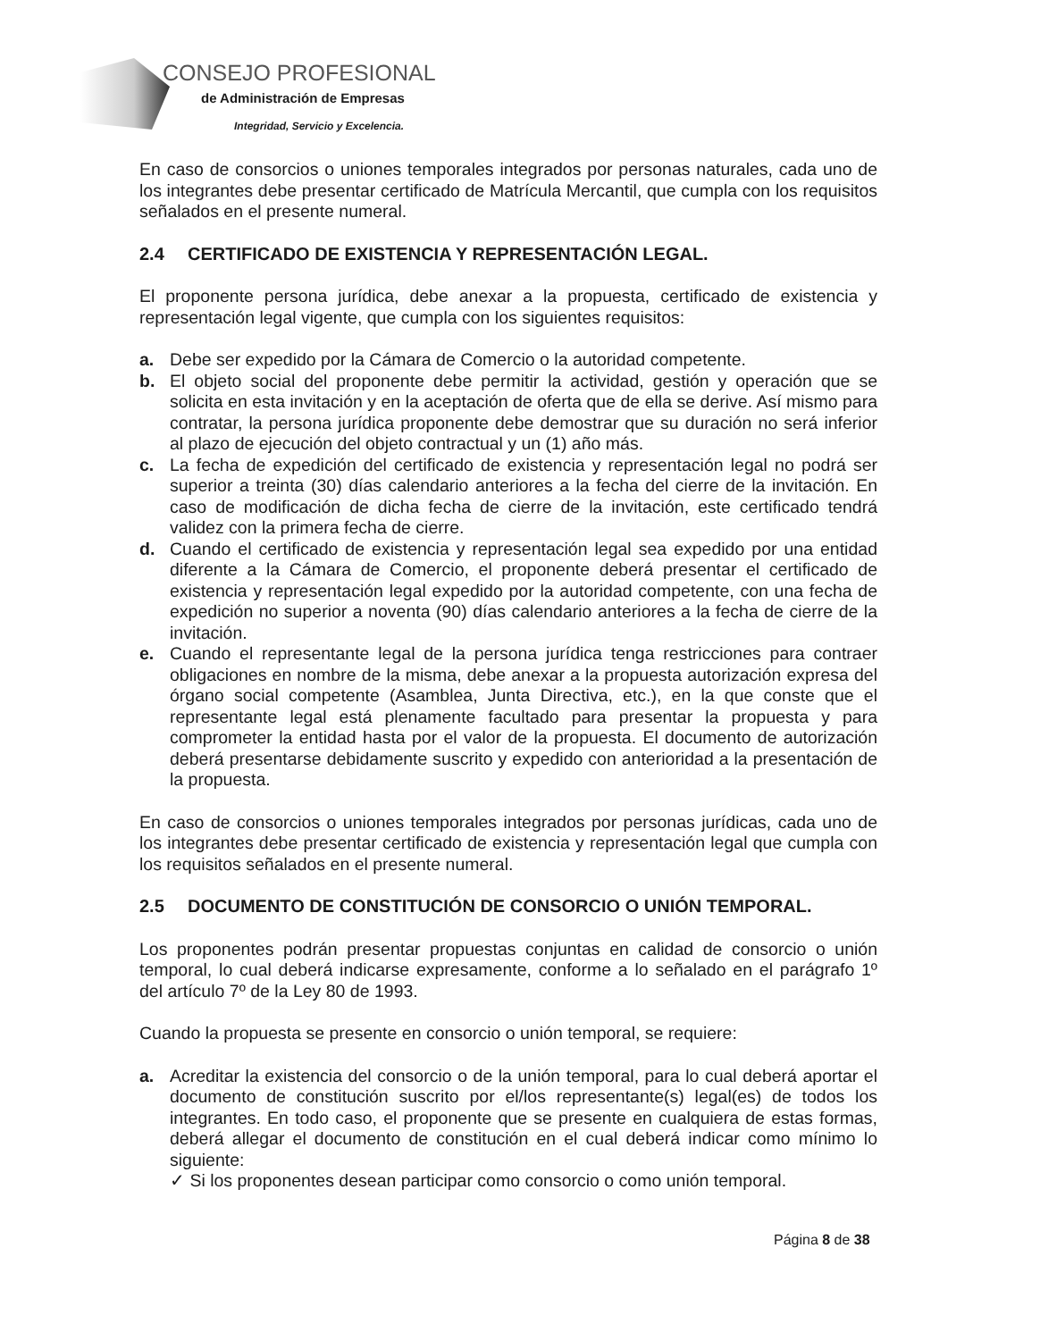CONSEJO PROFESIONAL
de Administración de Empresas
Integridad, Servicio y Excelencia.
En caso de consorcios o uniones temporales integrados por personas naturales, cada uno de los integrantes debe presentar certificado de Matrícula Mercantil, que cumpla con los requisitos señalados en el presente numeral.
2.4 CERTIFICADO DE EXISTENCIA Y REPRESENTACIÓN LEGAL.
El proponente persona jurídica, debe anexar a la propuesta, certificado de existencia y representación legal vigente, que cumpla con los siguientes requisitos:
a. Debe ser expedido por la Cámara de Comercio o la autoridad competente.
b. El objeto social del proponente debe permitir la actividad, gestión y operación que se solicita en esta invitación y en la aceptación de oferta que de ella se derive. Así mismo para contratar, la persona jurídica proponente debe demostrar que su duración no será inferior al plazo de ejecución del objeto contractual y un (1) año más.
c. La fecha de expedición del certificado de existencia y representación legal no podrá ser superior a treinta (30) días calendario anteriores a la fecha del cierre de la invitación. En caso de modificación de dicha fecha de cierre de la invitación, este certificado tendrá validez con la primera fecha de cierre.
d. Cuando el certificado de existencia y representación legal sea expedido por una entidad diferente a la Cámara de Comercio, el proponente deberá presentar el certificado de existencia y representación legal expedido por la autoridad competente, con una fecha de expedición no superior a noventa (90) días calendario anteriores a la fecha de cierre de la invitación.
e. Cuando el representante legal de la persona jurídica tenga restricciones para contraer obligaciones en nombre de la misma, debe anexar a la propuesta autorización expresa del órgano social competente (Asamblea, Junta Directiva, etc.), en la que conste que el representante legal está plenamente facultado para presentar la propuesta y para comprometer la entidad hasta por el valor de la propuesta. El documento de autorización deberá presentarse debidamente suscrito y expedido con anterioridad a la presentación de la propuesta.
En caso de consorcios o uniones temporales integrados por personas jurídicas, cada uno de los integrantes debe presentar certificado de existencia y representación legal que cumpla con los requisitos señalados en el presente numeral.
2.5 DOCUMENTO DE CONSTITUCIÓN DE CONSORCIO O UNIÓN TEMPORAL.
Los proponentes podrán presentar propuestas conjuntas en calidad de consorcio o unión temporal, lo cual deberá indicarse expresamente, conforme a lo señalado en el parágrafo 1º del artículo 7º de la Ley 80 de 1993.
Cuando la propuesta se presente en consorcio o unión temporal, se requiere:
a. Acreditar la existencia del consorcio o de la unión temporal, para lo cual deberá aportar el documento de constitución suscrito por el/los representante(s) legal(es) de todos los integrantes. En todo caso, el proponente que se presente en cualquiera de estas formas, deberá allegar el documento de constitución en el cual deberá indicar como mínimo lo siguiente:
✓ Si los proponentes desean participar como consorcio o como unión temporal.
Página 8 de 38